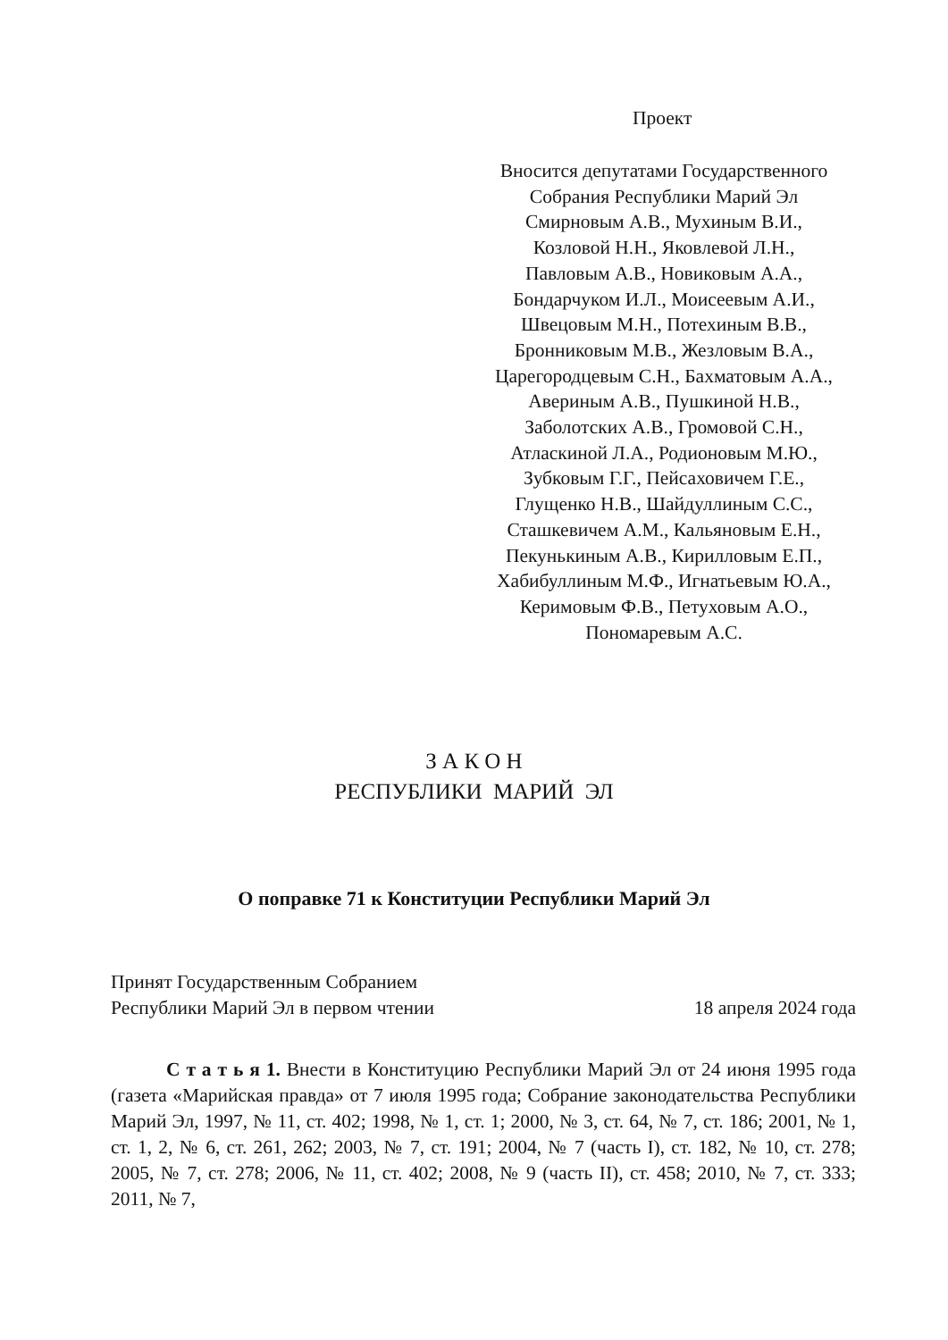Проект
Вносится депутатами Государственного Собрания Республики Марий Эл
Смирновым А.В., Мухиным В.И.,
Козловой Н.Н., Яковлевой Л.Н.,
Павловым А.В., Новиковым А.А.,
Бондарчуком И.Л., Моисеевым А.И.,
Швецовым М.Н., Потехиным В.В.,
Бронниковым М.В., Жезловым В.А.,
Царегородцевым С.Н., Бахматовым А.А.,
Авериным А.В., Пушкиной Н.В.,
Заболотских А.В., Громовой С.Н.,
Атласкиной Л.А., Родионовым М.Ю.,
Зубковым Г.Г., Пейсаховичем Г.Е.,
Глущенко Н.В., Шайдуллиным С.С.,
Сташкевичем А.М., Кальяновым Е.Н.,
Пекунькиным А.В., Кирилловым Е.П.,
Хабибуллиным М.Ф., Игнатьевым Ю.А.,
Керимовым Ф.В., Петуховым А.О.,
Пономаревым А.С.
З А К О Н
РЕСПУБЛИКИ МАРИЙ ЭЛ
О поправке 71 к Конституции Республики Марий Эл
Принят Государственным Собранием
Республики Марий Эл в первом чтении
18 апреля 2024 года
С т а т ь я 1. Внести в Конституцию Республики Марий Эл от 24 июня 1995 года (газета «Марийская правда» от 7 июля 1995 года; Собрание законодательства Республики Марий Эл, 1997, № 11, ст. 402; 1998, № 1, ст. 1; 2000, № 3, ст. 64, № 7, ст. 186; 2001, № 1, ст. 1, 2, № 6, ст. 261, 262; 2003, № 7, ст. 191; 2004, № 7 (часть I), ст. 182, № 10, ст. 278; 2005, № 7, ст. 278; 2006, № 11, ст. 402; 2008, № 9 (часть II), ст. 458; 2010, № 7, ст. 333; 2011, № 7,